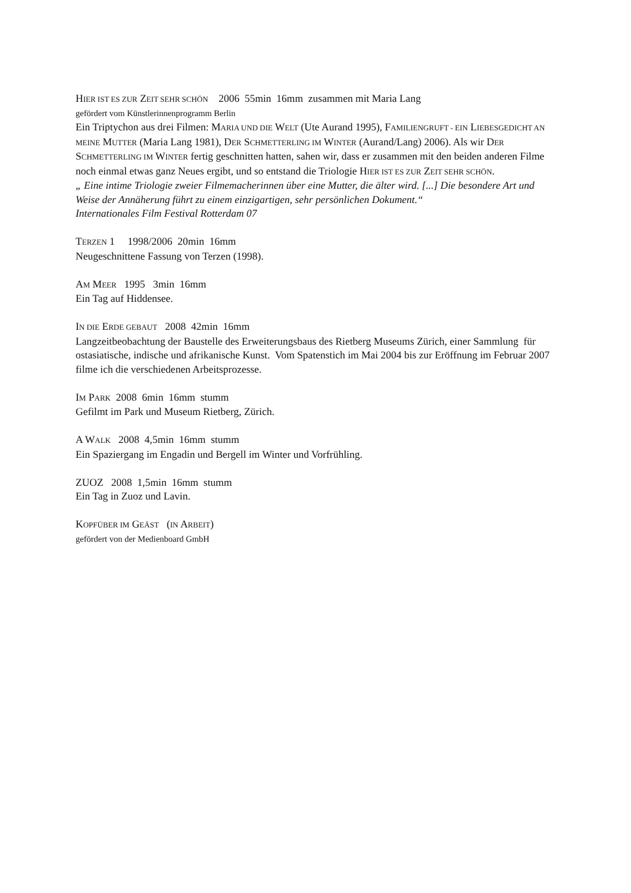HIER IST ES ZUR ZEIT SEHR SCHÖN 2006 55min 16mm zusammen mit Maria Lang
gefördert vom Künstlerinnenprogramm Berlin
Ein Triptychon aus drei Filmen: MARIA UND DIE WELT (Ute Aurand 1995), FAMILIENGRUFT - EIN LIEBESGEDICHT AN MEINE MUTTER (Maria Lang 1981), DER SCHMETTERLING IM WINTER (Aurand/Lang) 2006). Als wir DER SCHMETTERLING IM WINTER fertig geschnitten hatten, sahen wir, dass er zusammen mit den beiden anderen Filme noch einmal etwas ganz Neues ergibt, und so entstand die Triologie HIER IST ES ZUR ZEIT SEHR SCHÖN.
„ Eine intime Triologie zweier Filmemacherinnen über eine Mutter, die älter wird. [...] Die besondere Art und Weise der Annäherung führt zu einem einzigartigen, sehr persönlichen Dokument.“
Internationales Film Festival Rotterdam 07
TERZEN 1 1998/2006 20min 16mm
Neugeschnittene Fassung von Terzen (1998).
AM MEER 1995 3min 16mm
Ein Tag auf Hiddensee.
IN DIE ERDE GEBAUT 2008 42min 16mm
Langzeitbeobachtung der Baustelle des Erweiterungsbaus des Rietberg Museums Zürich, einer Sammlung für ostasiatische, indische und afrikanische Kunst. Vom Spatenstich im Mai 2004 bis zur Eröffnung im Februar 2007 filme ich die verschiedenen Arbeitsprozesse.
IM PARK 2008 6min 16mm stumm
Gefilmt im Park und Museum Rietberg, Zürich.
A WALK 2008 4,5min 16mm stumm
Ein Spaziergang im Engadin und Bergell im Winter und Vorfrühling.
ZUOZ 2008 1,5min 16mm stumm
Ein Tag in Zuoz und Lavin.
KOPFÜBER IM GEÄST (IN ARBEIT)
gefördert von der Medienboard GmbH